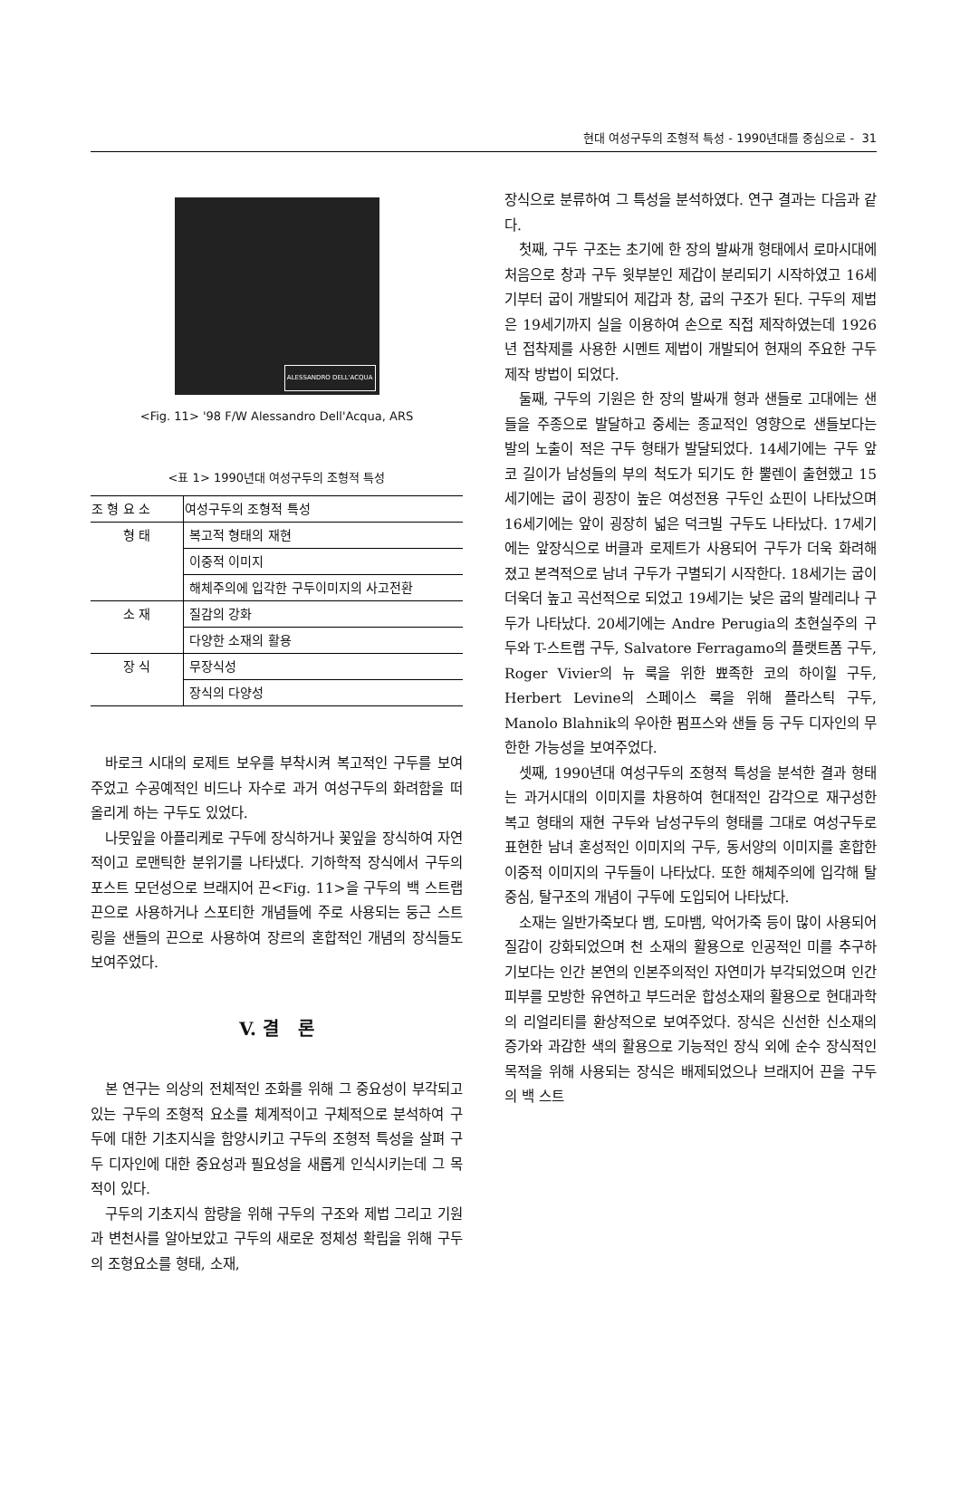현대 여성구두의 조형적 특성 - 1990년대를 중심으로 - 31
ALESSANDRO DELL'ACQUA
<Fig. 11> '98 F/W Alessandro Dell'Acqua, ARS
<표 1> 1990년대 여성구두의 조형적 특성
| 조 형 요 소 | 여성구두의 조형적 특성 |
| --- | --- |
| 형 태 | 복고적 형태의 재현 |
| | 이중적 이미지 |
| | 해체주의에 입각한 구두이미지의 사고전환 |
| 소 재 | 질감의 강화 |
| | 다양한 소재의 활용 |
| 장 식 | 무장식성 |
| | 장식의 다양성 |
바로크 시대의 로제트 보우를 부착시켜 복고적인 구두를 보여주었고 수공예적인 비드나 자수로 과거 여성구두의 화려함을 떠올리게 하는 구두도 있었다.
나뭇잎을 아플리케로 구두에 장식하거나 꽃잎을 장식하여 자연적이고 로맨틱한 분위기를 나타냈다. 기하학적 장식에서 구두의 포스트 모던성으로 브래지어 끈<Fig. 11>을 구두의 백 스트랩 끈으로 사용하거나 스포티한 개념들에 주로 사용되는 둥근 스트링을 샌들의 끈으로 사용하여 장르의 혼합적인 개념의 장식들도 보여주었다.
V. 결 론
본 연구는 의상의 전체적인 조화를 위해 그 중요성이 부각되고 있는 구두의 조형적 요소를 체계적이고 구체적으로 분석하여 구두에 대한 기초지식을 함양시키고 구두의 조형적 특성을 살펴 구두 디자인에 대한 중요성과 필요성을 새롭게 인식시키는데 그 목적이 있다.
구두의 기초지식 함량을 위해 구두의 구조와 제법 그리고 기원과 변천사를 알아보았고 구두의 새로운 정체성 확립을 위해 구두의 조형요소를 형태, 소재,
장식으로 분류하여 그 특성을 분석하였다. 연구 결과는 다음과 같다.
첫째, 구두 구조는 초기에 한 장의 발싸개 형태에서 로마시대에 처음으로 창과 구두 윗부분인 제갑이 분리되기 시작하였고 16세기부터 굽이 개발되어 제갑과 창, 굽의 구조가 된다. 구두의 제법은 19세기까지 실을 이용하여 손으로 직접 제작하였는데 1926년 접착제를 사용한 시멘트 제법이 개발되어 현재의 주요한 구두 제작 방법이 되었다.
둘째, 구두의 기원은 한 장의 발싸개 형과 샌들로 고대에는 샌들을 주종으로 발달하고 중세는 종교적인 영향으로 샌들보다는 발의 노출이 적은 구두 형태가 발달되었다. 14세기에는 구두 앞 코 길이가 남성들의 부의 척도가 되기도 한 뿔렌이 출현했고 15세기에는 굽이 굉장이 높은 여성전용 구두인 쇼핀이 나타났으며 16세기에는 앞이 굉장히 넓은 덕크빌 구두도 나타났다. 17세기에는 앞장식으로 버클과 로제트가 사용되어 구두가 더욱 화려해졌고 본격적으로 남녀 구두가 구별되기 시작한다. 18세기는 굽이 더욱더 높고 곡선적으로 되었고 19세기는 낮은 굽의 발레리나 구두가 나타났다. 20세기에는 Andre Perugia의 초현실주의 구두와 T-스트랩 구두, Salvatore Ferragamo의 플랫트폼 구두, Roger Vivier의 뉴 룩을 위한 뾰족한 코의 하이힐 구두, Herbert Levine의 스페이스 룩을 위해 플라스틱 구두, Manolo Blahnik의 우아한 펌프스와 샌들 등 구두 디자인의 무한한 가능성을 보여주었다.
셋째, 1990년대 여성구두의 조형적 특성을 분석한 결과 형태는 과거시대의 이미지를 차용하여 현대적인 감각으로 재구성한 복고 형태의 재현 구두와 남성구두의 형태를 그대로 여성구두로 표현한 남녀 혼성적인 이미지의 구두, 동서양의 이미지를 혼합한 이중적 이미지의 구두들이 나타났다. 또한 해체주의에 입각해 탈중심, 탈구조의 개념이 구두에 도입되어 나타났다.
소재는 일반가죽보다 뱀, 도마뱀, 악어가죽 등이 많이 사용되어 질감이 강화되었으며 천 소재의 활용으로 인공적인 미를 추구하기보다는 인간 본연의 인본주의적인 자연미가 부각되었으며 인간 피부를 모방한 유연하고 부드러운 합성소재의 활용으로 현대과학의 리얼리티를 환상적으로 보여주었다. 장식은 신선한 신소재의 증가와 과감한 색의 활용으로 기능적인 장식 외에 순수 장식적인 목적을 위해 사용되는 장식은 배제되었으나 브래지어 끈을 구두의 백 스트